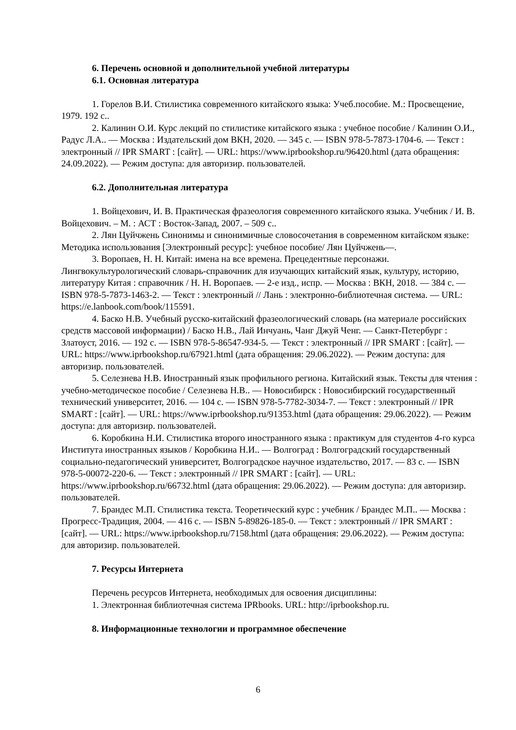6. Перечень основной и дополнительной учебной литературы
6.1. Основная литература
1. Горелов В.И. Стилистика современного китайского языка: Учеб.пособие. М.: Просвещение, 1979. 192 с..
2. Калинин О.И. Курс лекций по стилистике китайского языка : учебное пособие / Калинин О.И., Радус Л.А.. — Москва : Издательский дом ВКН, 2020. — 345 c. — ISBN 978-5-7873-1704-6. — Текст : электронный // IPR SMART : [сайт]. — URL: https://www.iprbookshop.ru/96420.html (дата обращения: 24.09.2022). — Режим доступа: для авторизир. пользователей.
6.2. Дополнительная литература
1. Войцехович, И. В. Практическая фразеология современного китайского языка. Учебник / И. В. Войцехович. – М. : АСТ : Восток-Запад, 2007. – 509 с..
2. Лян Цуйчжень Синонимы и синонимичные словосочетания в современном китайском языке: Методика использования [Электронный ресурс]: учебное пособие/ Лян Цуйчжень—.
3. Воропаев, Н. Н. Китай: имена на все времена. Прецедентные персонажи. Лингвокультурологический словарь-справочник для изучающих китайский язык, культуру, историю, литературу Китая : справочник / Н. Н. Воропаев. — 2-е изд., испр. — Москва : ВКН, 2018. — 384 с. — ISBN 978-5-7873-1463-2. — Текст : электронный // Лань : электронно-библиотечная система. — URL: https://e.lanbook.com/book/115591.
4. Баско Н.В. Учебный русско-китайский фразеологический словарь (на материале российских средств массовой информации) / Баско Н.В., Лай Инчуань, Чанг Джуй Ченг. — Санкт-Петербург : Златоуст, 2016. — 192 c. — ISBN 978-5-86547-934-5. — Текст : электронный // IPR SMART : [сайт]. — URL: https://www.iprbookshop.ru/67921.html (дата обращения: 29.06.2022). — Режим доступа: для авторизир. пользователей.
5. Селезнева Н.В. Иностранный язык профильного региона. Китайский язык. Тексты для чтения : учебно-методическое пособие / Селезнева Н.В.. — Новосибирск : Новосибирский государственный технический университет, 2016. — 104 c. — ISBN 978-5-7782-3034-7. — Текст : электронный // IPR SMART : [сайт]. — URL: https://www.iprbookshop.ru/91353.html (дата обращения: 29.06.2022). — Режим доступа: для авторизир. пользователей.
6. Коробкина Н.И. Стилистика второго иностранного языка : практикум для студентов 4-го курса Института иностранных языков / Коробкина Н.И.. — Волгоград : Волгоградский государственный социально-педагогический университет, Волгоградское научное издательство, 2017. — 83 c. — ISBN 978-5-00072-220-6. — Текст : электронный // IPR SMART : [сайт]. — URL: https://www.iprbookshop.ru/66732.html (дата обращения: 29.06.2022). — Режим доступа: для авторизир. пользователей.
7. Брандес М.П. Стилистика текста. Теоретический курс : учебник / Брандес М.П.. — Москва : Прогресс-Традиция, 2004. — 416 c. — ISBN 5-89826-185-0. — Текст : электронный // IPR SMART : [сайт]. — URL: https://www.iprbookshop.ru/7158.html (дата обращения: 29.06.2022). — Режим доступа: для авторизир. пользователей.
7. Ресурсы Интернета
Перечень ресурсов Интернета, необходимых для освоения дисциплины:
1. Электронная библиотечная система IPRbooks. URL: http://iprbookshop.ru.
8. Информационные технологии и программное обеспечение
6